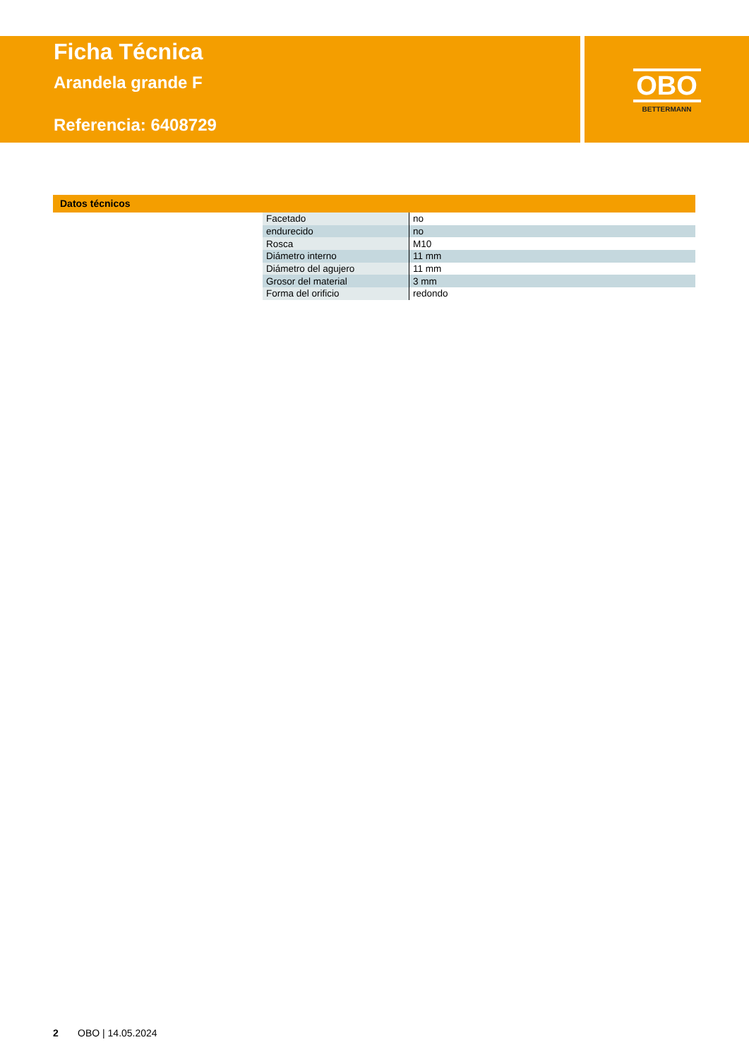Ficha Técnica
Arandela grande F
Referencia: 6408729
OBO
BETTERMANN
Datos técnicos
| Facetado | no |
| endurecido | no |
| Rosca | M10 |
| Diámetro interno | 11 mm |
| Diámetro del agujero | 11 mm |
| Grosor del material | 3 mm |
| Forma del orificio | redondo |
2 OBO | 14.05.2024